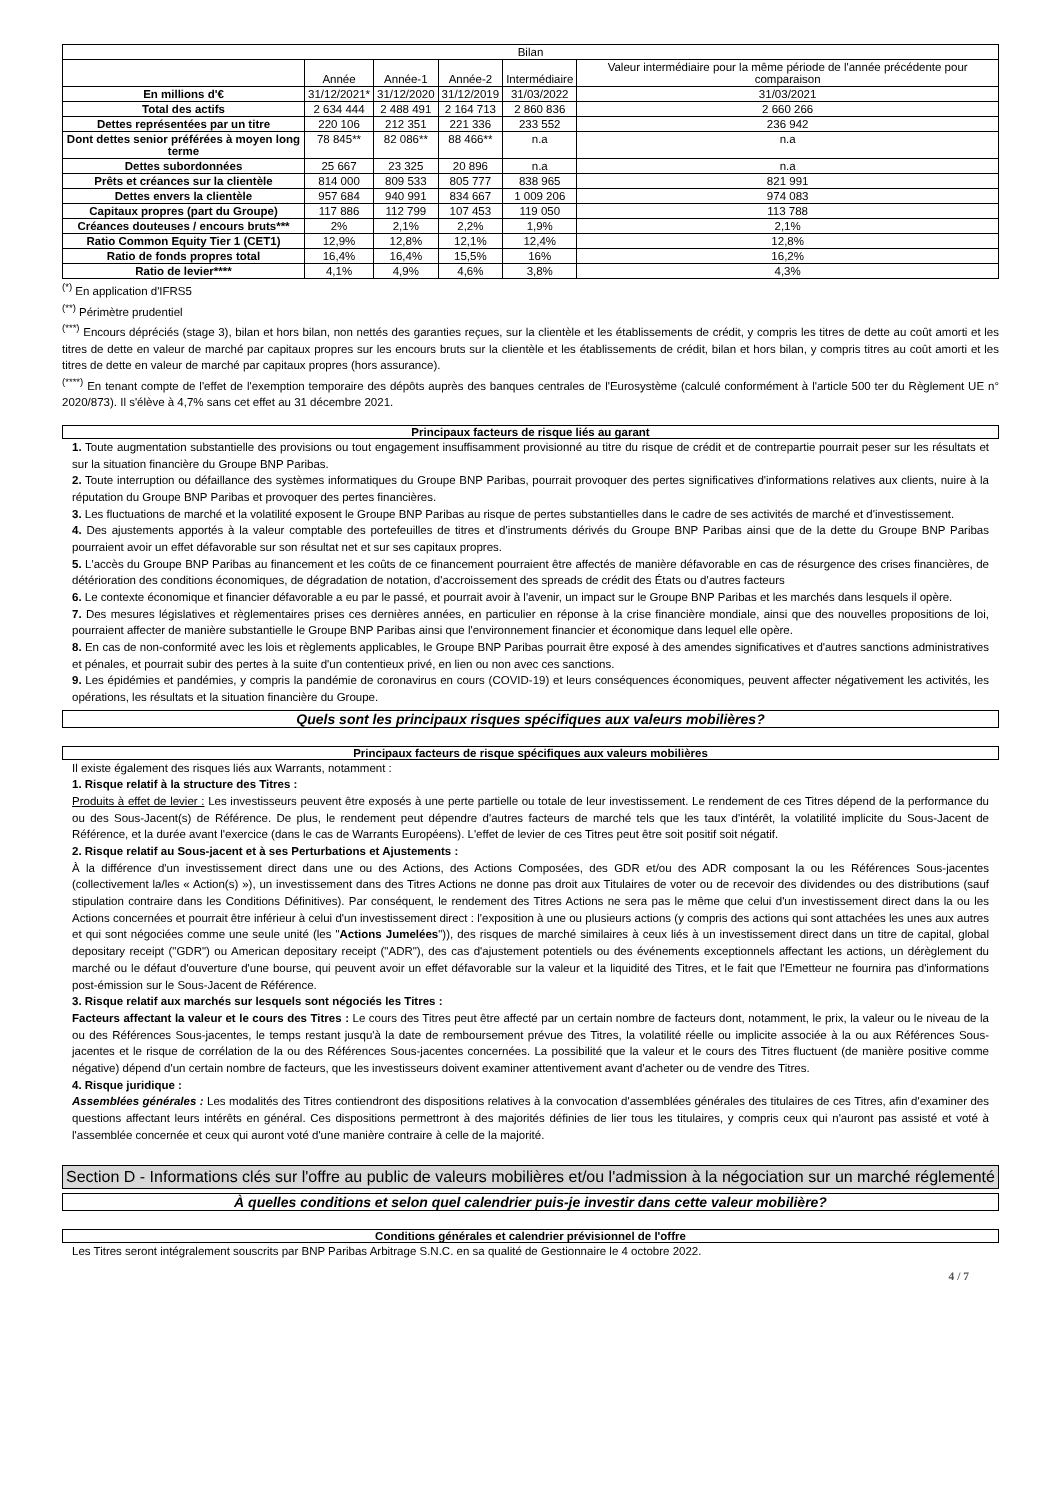| Bilan | | | | | |
| --- | --- | --- | --- | --- | --- |
| | Année | Année-1 | Année-2 | Intermédiaire | Valeur intermédiaire pour la même période de l'année précédente pour comparaison |
| En millions d'€ | 31/12/2021* | 31/12/2020 | 31/12/2019 | 31/03/2022 | 31/03/2021 |
| Total des actifs | 2 634 444 | 2 488 491 | 2 164 713 | 2 860 836 | 2 660 266 |
| Dettes représentées par un titre | 220 106 | 212 351 | 221 336 | 233 552 | 236 942 |
| Dont dettes senior préférées à moyen long terme | 78 845** | 82 086** | 88 466** | n.a | n.a |
| Dettes subordonnées | 25 667 | 23 325 | 20 896 | n.a | n.a |
| Prêts et créances sur la clientèle | 814 000 | 809 533 | 805 777 | 838 965 | 821 991 |
| Dettes envers la clientèle | 957 684 | 940 991 | 834 667 | 1 009 206 | 974 083 |
| Capitaux propres (part du Groupe) | 117 886 | 112 799 | 107 453 | 119 050 | 113 788 |
| Créances douteuses / encours bruts*** | 2% | 2,1% | 2,2% | 1,9% | 2,1% |
| Ratio Common Equity Tier 1 (CET1) | 12,9% | 12,8% | 12,1% | 12,4% | 12,8% |
| Ratio de fonds propres total | 16,4% | 16,4% | 15,5% | 16% | 16,2% |
| Ratio de levier**** | 4,1% | 4,9% | 4,6% | 3,8% | 4,3% |
<sup>(*)</sup> En application d'IFRS5
<sup>(**)</sup> Périmètre prudentiel
<sup>(***)</sup> Encours dépréciés (stage 3), bilan et hors bilan, non nettés des garanties reçues, sur la clientèle et les établissements de crédit, y compris les titres de dette au coût amorti et les titres de dette en valeur de marché par capitaux propres sur les encours bruts sur la clientèle et les établissements de crédit, bilan et hors bilan, y compris titres au coût amorti et les titres de dette en valeur de marché par capitaux propres (hors assurance).
<sup>(****)</sup> En tenant compte de l'effet de l'exemption temporaire des dépôts auprès des banques centrales de l'Eurosystème (calculé conformément à l'article 500 ter du Règlement UE n° 2020/873). Il s'élève à 4,7% sans cet effet au 31 décembre 2021.
Principaux facteurs de risque liés au garant
1. Toute augmentation substantielle des provisions ou tout engagement insuffisamment provisionné au titre du risque de crédit et de contrepartie pourrait peser sur les résultats et sur la situation financière du Groupe BNP Paribas.
2. Toute interruption ou défaillance des systèmes informatiques du Groupe BNP Paribas, pourrait provoquer des pertes significatives d'informations relatives aux clients, nuire à la réputation du Groupe BNP Paribas et provoquer des pertes financières.
3. Les fluctuations de marché et la volatilité exposent le Groupe BNP Paribas au risque de pertes substantielles dans le cadre de ses activités de marché et d'investissement.
4. Des ajustements apportés à la valeur comptable des portefeuilles de titres et d'instruments dérivés du Groupe BNP Paribas ainsi que de la dette du Groupe BNP Paribas pourraient avoir un effet défavorable sur son résultat net et sur ses capitaux propres.
5. L'accès du Groupe BNP Paribas au financement et les coûts de ce financement pourraient être affectés de manière défavorable en cas de résurgence des crises financières, de détérioration des conditions économiques, de dégradation de notation, d'accroissement des spreads de crédit des États ou d'autres facteurs
6. Le contexte économique et financier défavorable a eu par le passé, et pourrait avoir à l'avenir, un impact sur le Groupe BNP Paribas et les marchés dans lesquels il opère.
7. Des mesures législatives et règlementaires prises ces dernières années, en particulier en réponse à la crise financière mondiale, ainsi que des nouvelles propositions de loi, pourraient affecter de manière substantielle le Groupe BNP Paribas ainsi que l'environnement financier et économique dans lequel elle opère.
8. En cas de non-conformité avec les lois et règlements applicables, le Groupe BNP Paribas pourrait être exposé à des amendes significatives et d'autres sanctions administratives et pénales, et pourrait subir des pertes à la suite d'un contentieux privé, en lien ou non avec ces sanctions.
9. Les épidémies et pandémies, y compris la pandémie de coronavirus en cours (COVID-19) et leurs conséquences économiques, peuvent affecter négativement les activités, les opérations, les résultats et la situation financière du Groupe.
Quels sont les principaux risques spécifiques aux valeurs mobilières?
Principaux facteurs de risque spécifiques aux valeurs mobilières
Il existe également des risques liés aux Warrants, notamment :
1. Risque relatif à la structure des Titres :
Produits à effet de levier : Les investisseurs peuvent être exposés à une perte partielle ou totale de leur investissement. Le rendement de ces Titres dépend de la performance du ou des Sous-Jacent(s) de Référence. De plus, le rendement peut dépendre d'autres facteurs de marché tels que les taux d'intérêt, la volatilité implicite du Sous-Jacent de Référence, et la durée avant l'exercice (dans le cas de Warrants Européens). L'effet de levier de ces Titres peut être soit positif soit négatif.
2. Risque relatif au Sous-jacent et à ses Perturbations et Ajustements :
À la différence d'un investissement direct dans une ou des Actions, des Actions Composées, des GDR et/ou des ADR composant la ou les Références Sous-jacentes (collectivement la/les « Action(s) »), un investissement dans des Titres Actions ne donne pas droit aux Titulaires de voter ou de recevoir des dividendes ou des distributions (sauf stipulation contraire dans les Conditions Définitives). Par conséquent, le rendement des Titres Actions ne sera pas le même que celui d'un investissement direct dans la ou les Actions concernées et pourrait être inférieur à celui d'un investissement direct : l'exposition à une ou plusieurs actions (y compris des actions qui sont attachées les unes aux autres et qui sont négociées comme une seule unité (les "Actions Jumelées")), des risques de marché similaires à ceux liés à un investissement direct dans un titre de capital, global depositary receipt ("GDR") ou American depositary receipt ("ADR"), des cas d'ajustement potentiels ou des événements exceptionnels affectant les actions, un dérèglement du marché ou le défaut d'ouverture d'une bourse, qui peuvent avoir un effet défavorable sur la valeur et la liquidité des Titres, et le fait que l'Emetteur ne fournira pas d'informations post-émission sur le Sous-Jacent de Référence.
3. Risque relatif aux marchés sur lesquels sont négociés les Titres :
Facteurs affectant la valeur et le cours des Titres : Le cours des Titres peut être affecté par un certain nombre de facteurs dont, notamment, le prix, la valeur ou le niveau de la ou des Références Sous-jacentes, le temps restant jusqu'à la date de remboursement prévue des Titres, la volatilité réelle ou implicite associée à la ou aux Références Sous-jacentes et le risque de corrélation de la ou des Références Sous-jacentes concernées. La possibilité que la valeur et le cours des Titres fluctuent (de manière positive comme négative) dépend d'un certain nombre de facteurs, que les investisseurs doivent examiner attentivement avant d'acheter ou de vendre des Titres.
4. Risque juridique :
Assemblées générales : Les modalités des Titres contiendront des dispositions relatives à la convocation d'assemblées générales des titulaires de ces Titres, afin d'examiner des questions affectant leurs intérêts en général. Ces dispositions permettront à des majorités définies de lier tous les titulaires, y compris ceux qui n'auront pas assisté et voté à l'assemblée concernée et ceux qui auront voté d'une manière contraire à celle de la majorité.
Section D - Informations clés sur l'offre au public de valeurs mobilières et/ou l'admission à la négociation sur un marché réglementé
À quelles conditions et selon quel calendrier puis-je investir dans cette valeur mobilière?
Conditions générales et calendrier prévisionnel de l'offre
Les Titres seront intégralement souscrits par BNP Paribas Arbitrage S.N.C. en sa qualité de Gestionnaire le 4 octobre 2022.
4 / 7